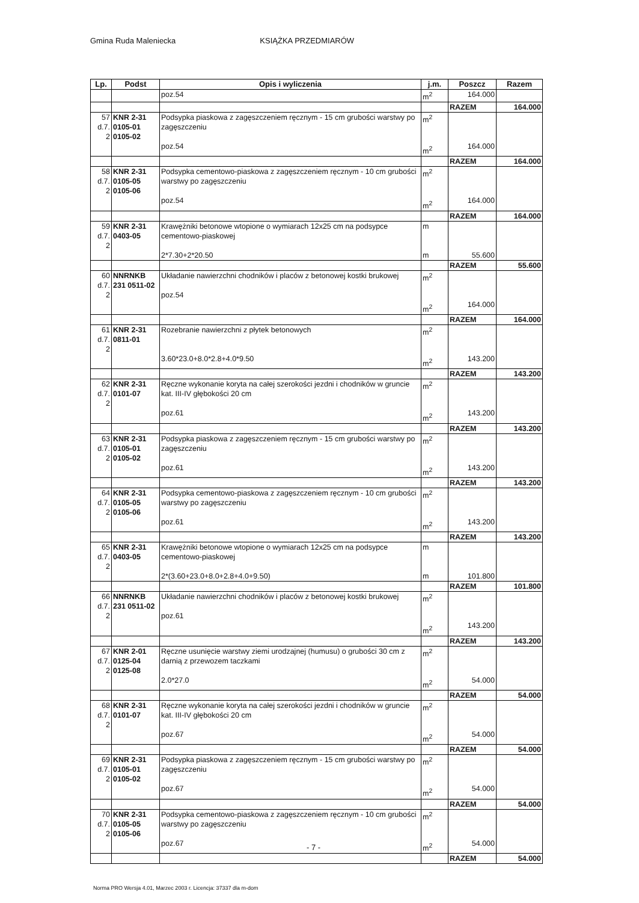Gmina Ruda Maleniecka KSIĄŻKA PRZEDMIARÓW
| Lp. | Podst | Opis i wyliczenia | j.m. | Poszcz | Razem |
| --- | --- | --- | --- | --- | --- |
| | | poz.54 | m<sup>2</sup> | 164.000 | |
| | | | | RAZEM | 164.000 |
| 57 d.7. 2 | KNR 2-31 0105-01 0105-02 | Podsypka piaskowa z zagęszczeniem ręcznym - 15 cm grubości warstwy po zagęszczeniu poz.54 | m<sup>2</sup> m<sup>2</sup> | 164.000 | |
| | | | | RAZEM | 164.000 |
| 58 d.7. 2 | KNR 2-31 0105-05 0105-06 | Podsypka cementowo-piaskowa z zagęszczeniem ręcznym - 10 cm grubości warstwy po zagęszczeniu poz.54 | m<sup>2</sup> m<sup>2</sup> | 164.000 | |
| | | | | RAZEM | 164.000 |
| 59 d.7. 2 | KNR 2-31 0403-05 | Krawężniki betonowe wtopione o wymiarach 12x25 cm na podsypce cementowo-piaskowej 2*7.30+2*20.50 | m m | 55.600 | |
| | | | | RAZEM | 55.600 |
| 60 d.7. 2 | NNRNKB 231 0511-02 | Układanie nawierzchni chodników i placów z betonowej kostki brukowej poz.54 | m<sup>2</sup> m<sup>2</sup> | 164.000 | |
| | | | | RAZEM | 164.000 |
| 61 d.7. 2 | KNR 2-31 0811-01 | Rozebranie nawierzchni z płytek betonowych 3.60*23.0+8.0*2.8+4.0*9.50 | m<sup>2</sup> m<sup>2</sup> | 143.200 | |
| | | | | RAZEM | 143.200 |
| 62 d.7. 2 | KNR 2-31 0101-07 | Ręczne wykonanie koryta na całej szerokości jezdni i chodników w gruncie kat. III-IV głębokości 20 cm poz.61 | m<sup>2</sup> m<sup>2</sup> | 143.200 | |
| | | | | RAZEM | 143.200 |
| 63 d.7. 2 | KNR 2-31 0105-01 0105-02 | Podsypka piaskowa z zagęszczeniem ręcznym - 15 cm grubości warstwy po zagęszczeniu poz.61 | m<sup>2</sup> m<sup>2</sup> | 143.200 | |
| | | | | RAZEM | 143.200 |
| 64 d.7. 2 | KNR 2-31 0105-05 0105-06 | Podsypka cementowo-piaskowa z zagęszczeniem ręcznym - 10 cm grubości warstwy po zagęszczeniu poz.61 | m<sup>2</sup> m<sup>2</sup> | 143.200 | |
| | | | | RAZEM | 143.200 |
| 65 d.7. 2 | KNR 2-31 0403-05 | Krawężniki betonowe wtopione o wymiarach 12x25 cm na podsypce cementowo-piaskowej 2*(3.60+23.0+8.0+2.8+4.0+9.50) | m m | 101.800 | |
| | | | | RAZEM | 101.800 |
| 66 d.7. 2 | NNRNKB 231 0511-02 | Układanie nawierzchni chodników i placów z betonowej kostki brukowej poz.61 | m<sup>2</sup> m<sup>2</sup> | 143.200 | |
| | | | | RAZEM | 143.200 |
| 67 d.7. 2 | KNR 2-01 0125-04 0125-08 | Ręczne usunięcie warstwy ziemi urodzajnej (humusu) o grubości 30 cm z darnią z przewozem taczkami 2.0*27.0 | m<sup>2</sup> m<sup>2</sup> | 54.000 | |
| | | | | RAZEM | 54.000 |
| 68 d.7. 2 | KNR 2-31 0101-07 | Ręczne wykonanie koryta na całej szerokości jezdni i chodników w gruncie kat. III-IV głębokości 20 cm poz.67 | m<sup>2</sup> m<sup>2</sup> | 54.000 | |
| | | | | RAZEM | 54.000 |
| 69 d.7. 2 | KNR 2-31 0105-01 0105-02 | Podsypka piaskowa z zagęszczeniem ręcznym - 15 cm grubości warstwy po zagęszczeniu poz.67 | m<sup>2</sup> m<sup>2</sup> | 54.000 | |
| | | | | RAZEM | 54.000 |
| 70 d.7. 2 | KNR 2-31 0105-05 0105-06 | Podsypka cementowo-piaskowa z zagęszczeniem ręcznym - 10 cm grubości warstwy po zagęszczeniu poz.67 | m<sup>2</sup> m<sup>2</sup> | 54.000 | |
| | | | | RAZEM | 54.000 |
- 7 -
Norma PRO Wersja 4.01, Marzec 2003 r. Licencja: 37337 dla m-dom